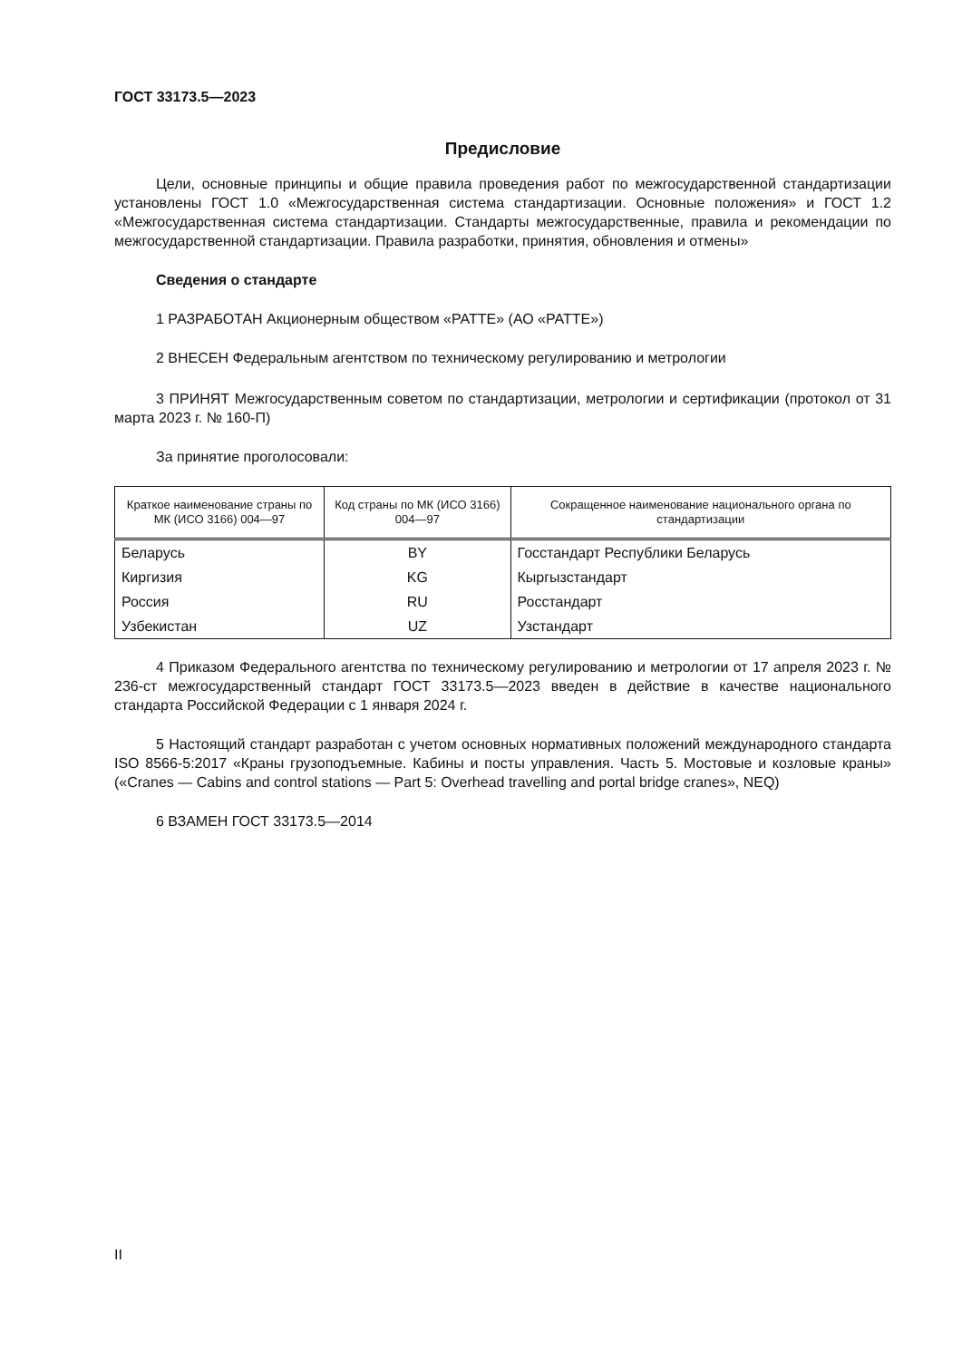ГОСТ 33173.5—2023
Предисловие
Цели, основные принципы и общие правила проведения работ по межгосударственной стандартизации установлены ГОСТ 1.0 «Межгосударственная система стандартизации. Основные положения» и ГОСТ 1.2 «Межгосударственная система стандартизации. Стандарты межгосударственные, правила и рекомендации по межгосударственной стандартизации. Правила разработки, принятия, обновления и отмены»
Сведения о стандарте
1 РАЗРАБОТАН Акционерным обществом «РАТТЕ» (АО «РАТТЕ»)
2 ВНЕСЕН Федеральным агентством по техническому регулированию и метрологии
3 ПРИНЯТ Межгосударственным советом по стандартизации, метрологии и сертификации (протокол от 31 марта 2023 г. № 160-П)
За принятие проголосовали:
| Краткое наименование страны по МК (ИСО 3166) 004—97 | Код страны по МК (ИСО 3166) 004—97 | Сокращенное наименование национального органа по стандартизации |
| --- | --- | --- |
| Беларусь | BY | Госстандарт Республики Беларусь |
| Киргизия | KG | Кыргызстандарт |
| Россия | RU | Росстандарт |
| Узбекистан | UZ | Узстандарт |
4 Приказом Федерального агентства по техническому регулированию и метрологии от 17 апреля 2023 г. № 236-ст межгосударственный стандарт ГОСТ 33173.5—2023 введен в действие в качестве национального стандарта Российской Федерации с 1 января 2024 г.
5 Настоящий стандарт разработан с учетом основных нормативных положений международного стандарта ISO 8566-5:2017 «Краны грузоподъемные. Кабины и посты управления. Часть 5. Мостовые и козловые краны» («Cranes — Cabins and control stations — Part 5: Overhead travelling and portal bridge cranes», NEQ)
6 ВЗАМЕН ГОСТ 33173.5—2014
II